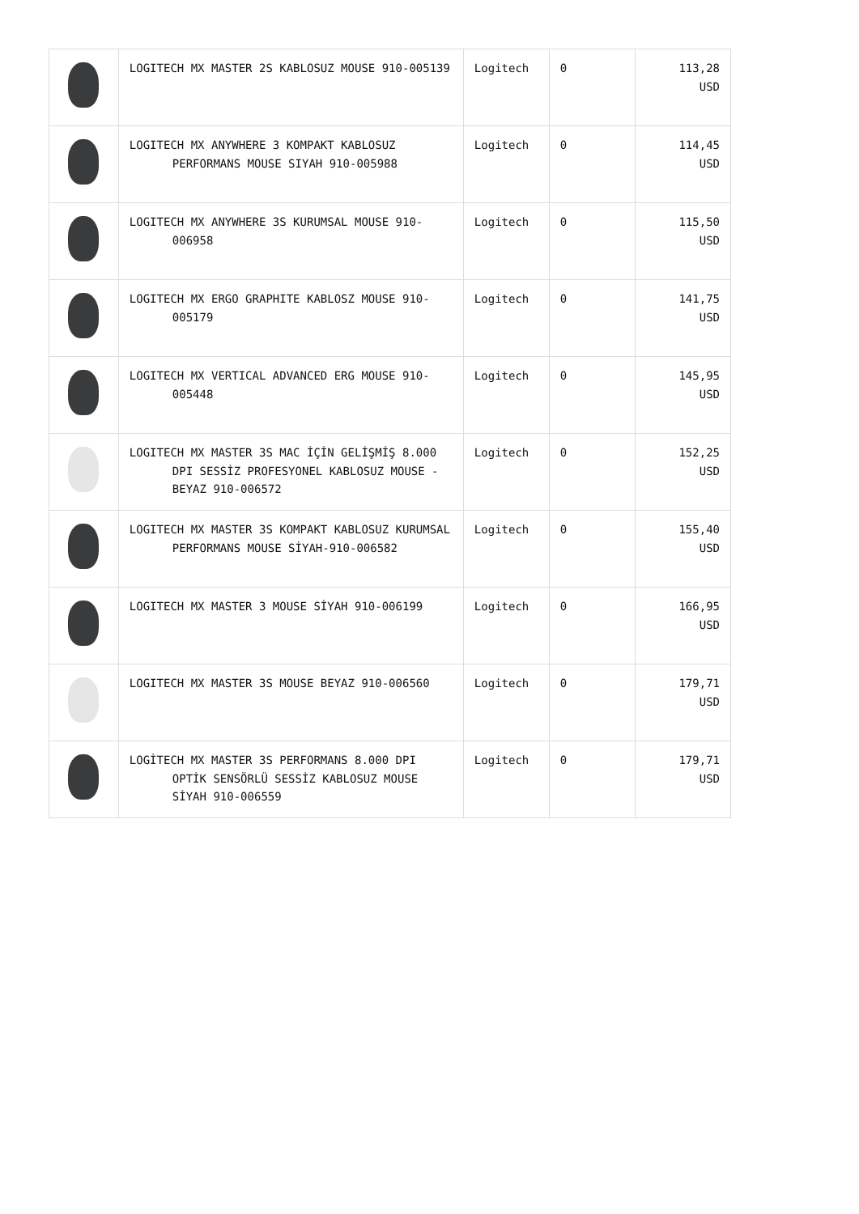| | LOGITECH MX MASTER 2S KABLOSUZ MOUSE 910-005139 | Logitech | 0 | 113,28 USD |
| | LOGITECH MX ANYWHERE 3 KOMPAKT KABLOSUZ PERFORMANS MOUSE SIYAH 910-005988 | Logitech | 0 | 114,45 USD |
| | LOGITECH MX ANYWHERE 3S KURUMSAL MOUSE 910-006958 | Logitech | 0 | 115,50 USD |
| | LOGITECH MX ERGO GRAPHITE KABLOSZ MOUSE 910-005179 | Logitech | 0 | 141,75 USD |
| | LOGITECH MX VERTICAL ADVANCED ERG MOUSE 910-005448 | Logitech | 0 | 145,95 USD |
| | LOGITECH MX MASTER 3S MAC İÇİN GELİŞMİŞ 8.000 DPI SESSİZ PROFESYONEL KABLOSUZ MOUSE - BEYAZ 910-006572 | Logitech | 0 | 152,25 USD |
| | LOGITECH MX MASTER 3S KOMPAKT KABLOSUZ KURUMSAL PERFORMANS MOUSE SİYAH-910-006582 | Logitech | 0 | 155,40 USD |
| | LOGITECH MX MASTER 3 MOUSE SİYAH 910-006199 | Logitech | 0 | 166,95 USD |
| | LOGITECH MX MASTER 3S MOUSE BEYAZ 910-006560 | Logitech | 0 | 179,71 USD |
| | LOGİTECH MX MASTER 3S PERFORMANS 8.000 DPI OPTİK SENSÖRLÜ SESSİZ KABLOSUZ MOUSE SİYAH 910-006559 | Logitech | 0 | 179,71 USD |